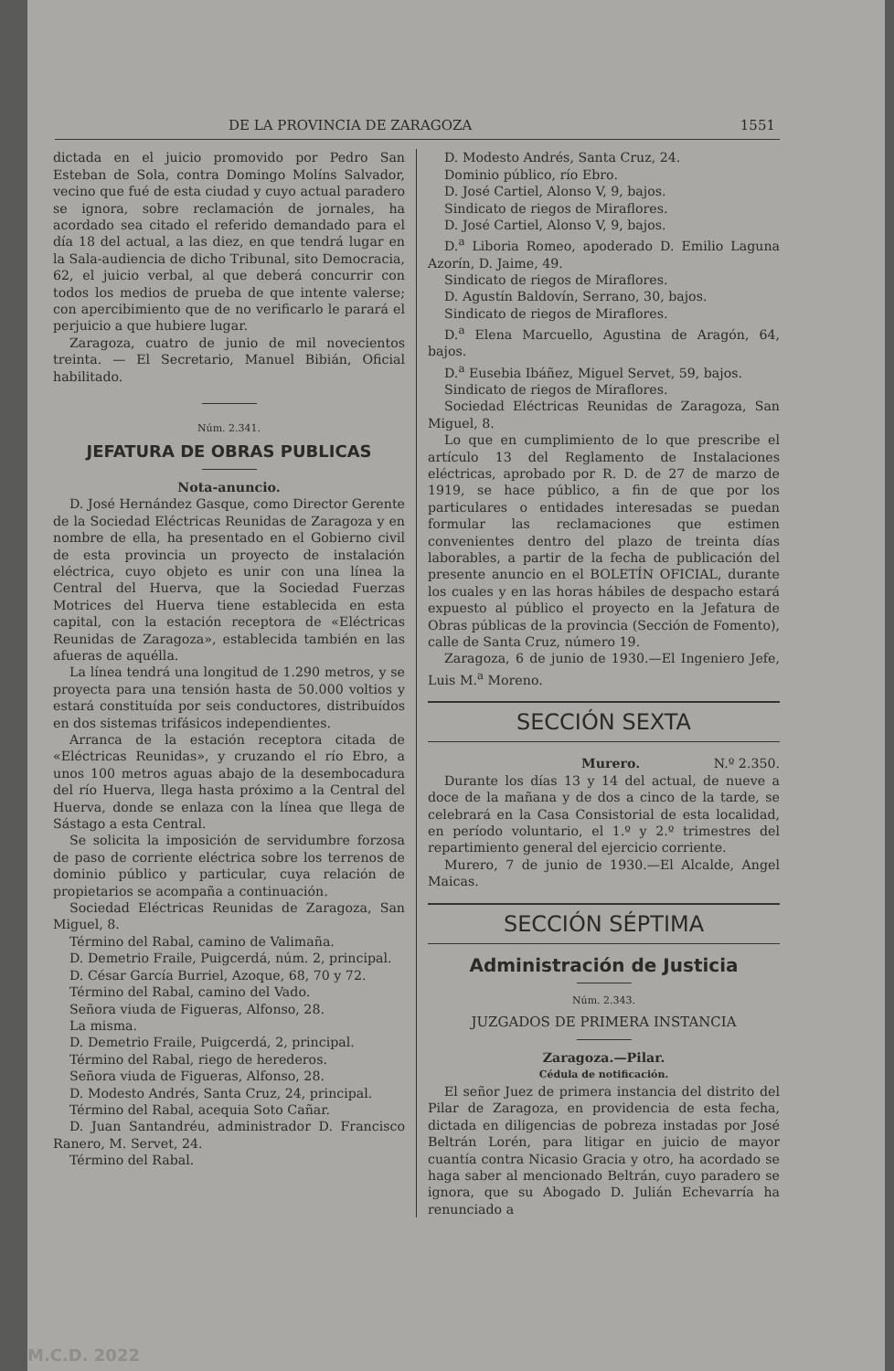DE LA PROVINCIA DE ZARAGOZA 1551
dictada en el juicio promovido por Pedro San Esteban de Sola, contra Domingo Molíns Salvador, vecino que fué de esta ciudad y cuyo actual paradero se ignora, sobre reclamación de jornales, ha acordado sea citado el referido demandado para el día 18 del actual, a las diez, en que tendrá lugar en la Sala-audiencia de dicho Tribunal, sito Democracia, 62, el juicio verbal, al que deberá concurrir con todos los medios de prueba de que intente valerse; con apercibimiento que de no verificarlo le parará el perjuicio a que hubiere lugar.
Zaragoza, cuatro de junio de mil novecientos treinta. — El Secretario, Manuel Bibián, Oficial habilitado.
Núm. 2.341.
JEFATURA DE OBRAS PUBLICAS
Nota-anuncio.
D. José Hernández Gasque, como Director Gerente de la Sociedad Eléctricas Reunidas de Zaragoza y en nombre de ella, ha presentado en el Gobierno civil de esta provincia un proyecto de instalación eléctrica, cuyo objeto es unir con una línea la Central del Huerva, que la Sociedad Fuerzas Motrices del Huerva tiene establecida en esta capital, con la estación receptora de «Eléctricas Reunidas de Zaragoza», establecida también en las afueras de aquélla.
La línea tendrá una longitud de 1.290 metros, y se proyecta para una tensión hasta de 50.000 voltios y estará constituída por seis conductores, distribuídos en dos sistemas trifásicos independientes.
Arranca de la estación receptora citada de «Eléctricas Reunidas», y cruzando el río Ebro, a unos 100 metros aguas abajo de la desembocadura del río Huerva, llega hasta próximo a la Central del Huerva, donde se enlaza con la línea que llega de Sástago a esta Central.
Se solicita la imposición de servidumbre forzosa de paso de corriente eléctrica sobre los terrenos de dominio público y particular, cuya relación de propietarios se acompaña a continuación.
Sociedad Eléctricas Reunidas de Zaragoza, San Miguel, 8.
Término del Rabal, camino de Valimaña.
D. Demetrio Fraile, Puigcerdá, núm. 2, principal.
D. César García Burriel, Azoque, 68, 70 y 72.
Término del Rabal, camino del Vado.
Señora viuda de Figueras, Alfonso, 28.
La misma.
D. Demetrio Fraile, Puigcerdá, 2, principal.
Término del Rabal, riego de herederos.
Señora viuda de Figueras, Alfonso, 28.
D. Modesto Andrés, Santa Cruz, 24, principal.
Término del Rabal, acequia Soto Cañar.
D. Juan Santandréu, administrador D. Francisco Ranero, M. Servet, 24.
Término del Rabal.
D. Modesto Andrés, Santa Cruz, 24.
Dominio público, río Ebro.
D. José Cartiel, Alonso V, 9, bajos.
Sindicato de riegos de Miraflores.
D. José Cartiel, Alonso V, 9, bajos.
D.<sup>a</sup> Liboria Romeo, apoderado D. Emilio Laguna Azorín, D. Jaime, 49.
Sindicato de riegos de Miraflores.
D. Agustín Baldovín, Serrano, 30, bajos.
Sindicato de riegos de Miraflores.
D.<sup>a</sup> Elena Marcuello, Agustina de Aragón, 64, bajos.
D.<sup>a</sup> Eusebia Ibáñez, Miguel Servet, 59, bajos.
Sindicato de riegos de Miraflores.
Sociedad Eléctricas Reunidas de Zaragoza, San Miguel, 8.
Lo que en cumplimiento de lo que prescribe el artículo 13 del Reglamento de Instalaciones eléctricas, aprobado por R. D. de 27 de marzo de 1919, se hace público, a fin de que por los particulares o entidades interesadas se puedan formular las reclamaciones que estimen convenientes dentro del plazo de treinta días laborables, a partir de la fecha de publicación del presente anuncio en el BOLETÍN OFICIAL, durante los cuales y en las horas hábiles de despacho estará expuesto al público el proyecto en la Jefatura de Obras públicas de la provincia (Sección de Fomento), calle de Santa Cruz, número 19.
Zaragoza, 6 de junio de 1930.—El Ingeniero Jefe, Luis M.<sup>a</sup> Moreno.
SECCIÓN SEXTA
Murero. N.º 2.350.
Durante los días 13 y 14 del actual, de nueve a doce de la mañana y de dos a cinco de la tarde, se celebrará en la Casa Consistorial de esta localidad, en período voluntario, el 1.º y 2.º trimestres del repartimiento general del ejercicio corriente.
Murero, 7 de junio de 1930.—El Alcalde, Angel Maicas.
SECCIÓN SÉPTIMA
Administración de Justicia
Núm. 2.343.
JUZGADOS DE PRIMERA INSTANCIA
Zaragoza.—Pilar.
Cédula de notificación.
El señor Juez de primera instancia del distrito del Pilar de Zaragoza, en providencia de esta fecha, dictada en diligencias de pobreza instadas por José Beltrán Lorén, para litigar en juicio de mayor cuantía contra Nicasio Gracia y otro, ha acordado se haga saber al mencionado Beltrán, cuyo paradero se ignora, que su Abogado D. Julián Echevarría ha renunciado a
M.C.D. 2022